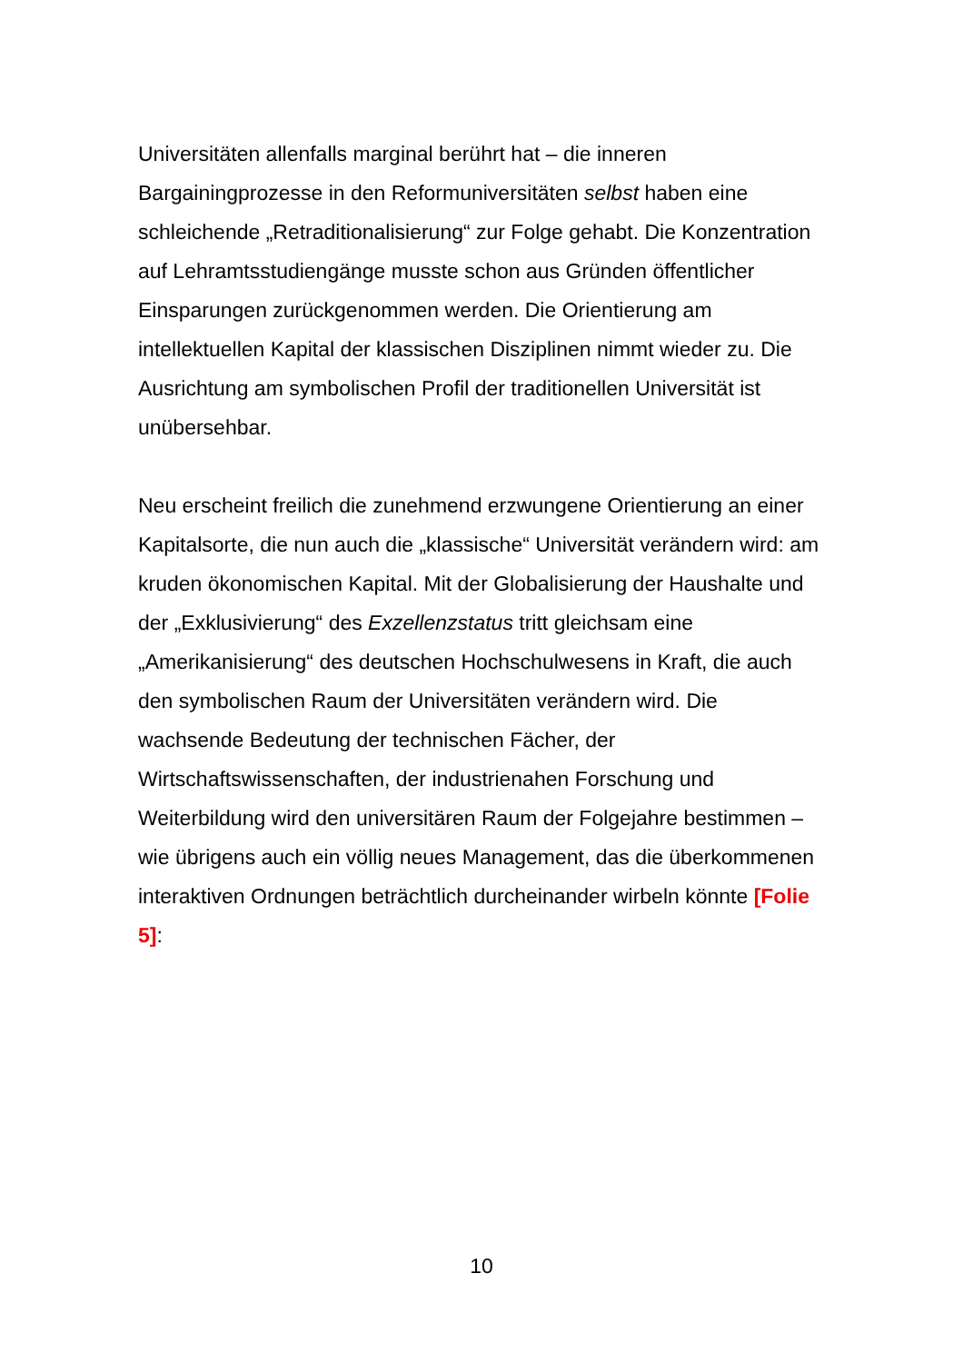Universitäten allenfalls marginal berührt hat – die inneren Bargainingprozesse in den Reformuniversitäten selbst haben eine schleichende „Retraditionalisierung“ zur Folge gehabt. Die Konzentration auf Lehramtsstudiengänge musste schon aus Gründen öffentlicher Einsparungen zurückgenommen werden. Die Orientierung am intellektuellen Kapital der klassischen Disziplinen nimmt wieder zu. Die Ausrichtung am symbolischen Profil der traditionellen Universität ist unübersehbar.
Neu erscheint freilich die zunehmend erzwungene Orientierung an einer Kapitalsorte, die nun auch die „klassische“ Universität verändern wird: am kruden ökonomischen Kapital. Mit der Globalisierung der Haushalte und der „Exklusivierung“ des Exzellenzstatus tritt gleichsam eine „Amerikanisierung“ des deutschen Hochschulwesens in Kraft, die auch den symbolischen Raum der Universitäten verändern wird. Die wachsende Bedeutung der technischen Fächer, der Wirtschaftswissenschaften, der industrienahen Forschung und Weiterbildung wird den universitären Raum der Folgejahre bestimmen – wie übrigens auch ein völlig neues Management, das die überkommenen interaktiven Ordnungen beträchtlich durcheinander wirbeln könnte [Folie 5]:
10